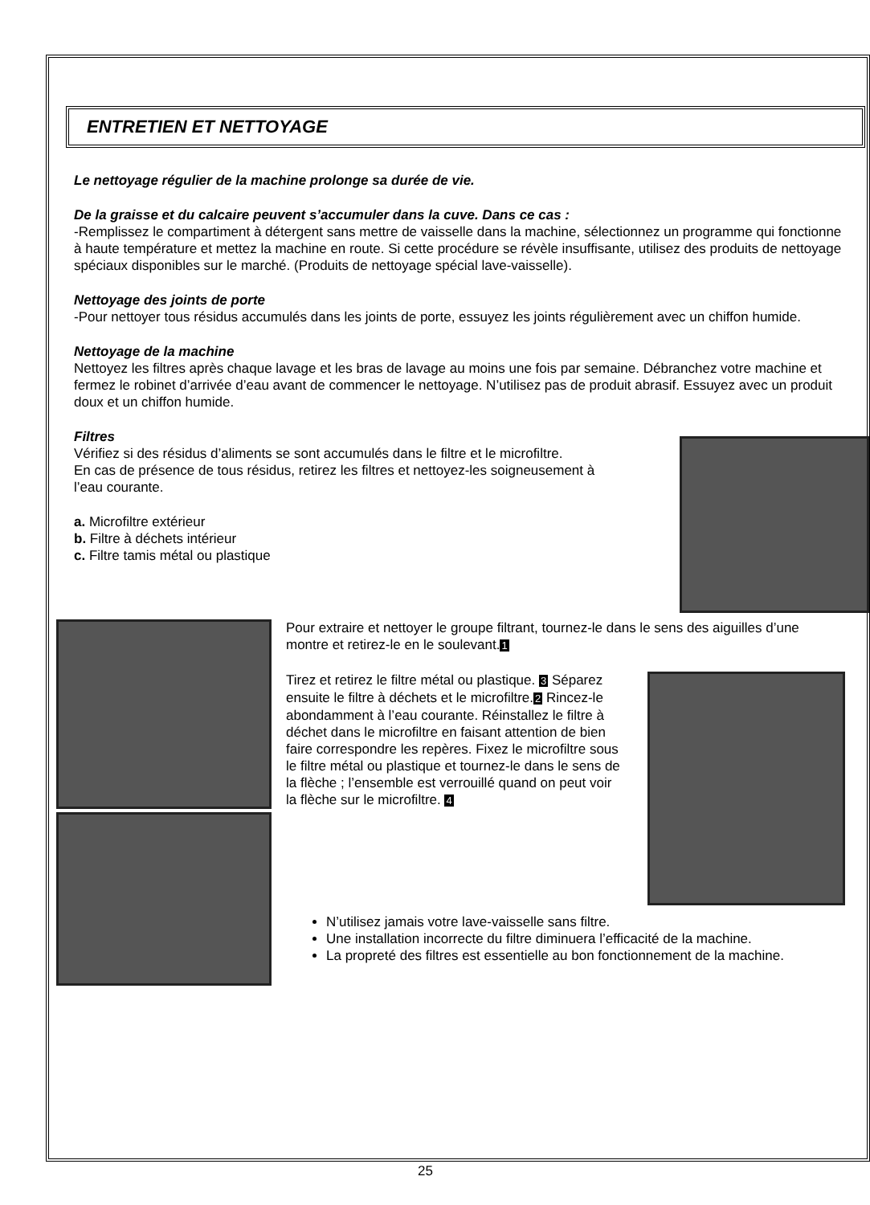ENTRETIEN ET NETTOYAGE
Le nettoyage régulier de la machine prolonge sa durée de vie.
De la graisse et du calcaire peuvent s’accumuler dans la cuve. Dans ce cas :
-Remplissez le compartiment à détergent sans mettre de vaisselle dans la machine, sélectionnez un programme qui fonctionne à haute température et mettez la machine en route. Si cette procédure se révèle insuffisante, utilisez des produits de nettoyage spéciaux disponibles sur le marché. (Produits de nettoyage spécial lave-vaisselle).
Nettoyage des joints de porte
-Pour nettoyer tous résidus accumulés dans les joints de porte, essuyez les joints régulièrement avec un chiffon humide.
Nettoyage de la machine
Nettoyez les filtres après chaque lavage et les bras de lavage au moins une fois par semaine. Débranchez votre machine et fermez le robinet d’arrivée d’eau avant de commencer le nettoyage. N’utilisez pas de produit abrasif. Essuyez avec un produit doux et un chiffon humide.
Filtres
Vérifiez si des résidus d’aliments se sont accumulés dans le filtre et le microfiltre.
En cas de présence de tous résidus, retirez les filtres et nettoyez-les soigneusement à l’eau courante.
a. Microfiltre extérieur
b. Filtre à déchets intérieur
c. Filtre tamis métal ou plastique
Pour extraire et nettoyer le groupe filtrant, tournez-le dans le sens des aiguilles d’une montre et retirez-le en le soulevant.1
Tirez et retirez le filtre métal ou plastique. 3 Séparez ensuite le filtre à déchets et le microfiltre.2 Rincez-le abondamment à l’eau courante. Réinstallez le filtre à déchet dans le microfiltre en faisant attention de bien faire correspondre les repères. Fixez le microfiltre sous le filtre métal ou plastique et tournez-le dans le sens de la flèche ; l’ensemble est verrouillé quand on peut voir la flèche sur le microfiltre. 4
N’utilisez jamais votre lave-vaisselle sans filtre.
Une installation incorrecte du filtre diminuera l’efficacité de la machine.
La propreté des filtres est essentielle au bon fonctionnement de la machine.
25